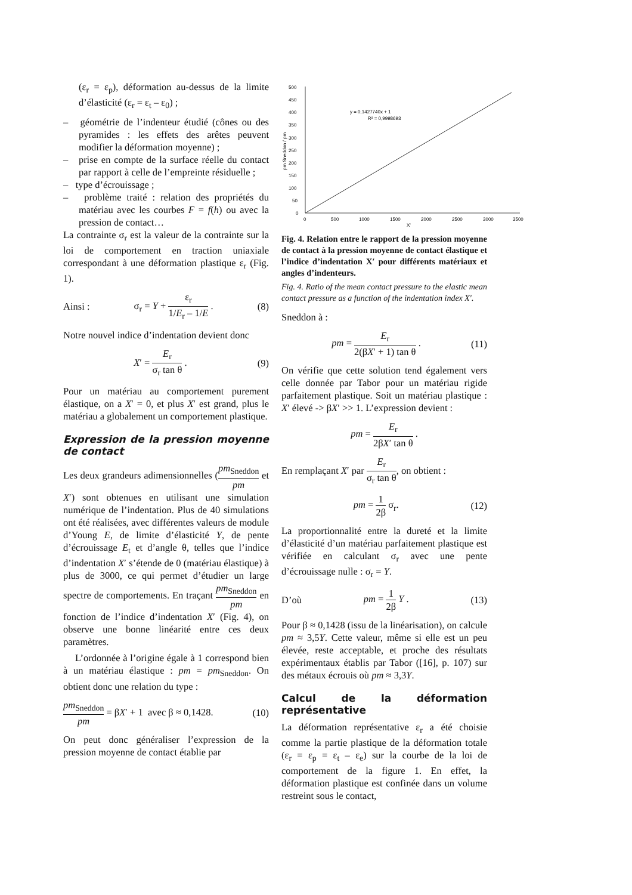(ε<sub>r</sub> = ε<sub>p</sub>), déformation au-dessus de la limite d’élasticité (ε<sub>r</sub> = ε<sub>t</sub> – ε<sub>0</sub>) ;
– géométrie de l’indenteur étudié (cônes ou des pyramides : les effets des arêtes peuvent modifier la déformation moyenne) ;
– prise en compte de la surface réelle du contact par rapport à celle de l’empreinte résiduelle ;
– type d’écrouissage ;
– problème traité : relation des propriétés du matériau avec les courbes F = f(h) ou avec la pression de contact…
La contrainte σ<sub>r</sub> est la valeur de la contrainte sur la loi de comportement en traction uniaxiale correspondant à une déformation plastique ε<sub>r</sub> (Fig. 1).
Ainsi : σ<sub>r</sub> = Y + ε<sub>r</sub> 1/E<sub>r</sub> – 1/E . (8)
Notre nouvel indice d’indentation devient donc
X′ = E<sub>r</sub> σ<sub>r</sub> tan θ . (9)
Pour un matériau au comportement purement élastique, on a X′ = 0, et plus X′ est grand, plus le matériau a globalement un comportement plastique.
Expression de la pression moyenne de contact
Les deux grandeurs adimensionnelles (pm<sub>Sneddon</sub> pm et X′) sont obtenues en utilisant une simulation numérique de l’indentation. Plus de 40 simulations ont été réalisées, avec différentes valeurs de module d’Young E, de limite d’élasticité Y, de pente d’écrouissage E<sub>t</sub> et d’angle θ, telles que l’indice d’indentation X′ s’étende de 0 (matériau élastique) à plus de 3000, ce qui permet d’étudier un large spectre de comportements. En traçant pm<sub>Sneddon</sub> pm en fonction de l’indice d’indentation X′ (Fig. 4), on observe une bonne linéarité entre ces deux paramètres.
L’ordonnée à l’origine égale à 1 correspond bien à un matériau élastique : pm = pm<sub>Sneddon</sub>. On obtient donc une relation du type :
pm<sub>Sneddon</sub> pm = βX′ + 1 avec β ≈ 0,1428. (10)
On peut donc généraliser l’expression de la pression moyenne de contact établie par
500
450
400
350
300
250
200
150
100
50
0
0
500
1000
1500
2000
2500
3000
3500
X'
pm Sneddon / pm
y = 0,1427740x + 1
R² = 0,9998693
Fig. 4. Relation entre le rapport de la pression moyenne de contact à la pression moyenne de contact élastique et l’indice d’indentation X′ pour différents matériaux et angles d’indenteurs.
Fig. 4. Ratio of the mean contact pressure to the elastic mean contact pressure as a function of the indentation index X′.
Sneddon à :
pm = E<sub>r</sub> 2(βX′ + 1) tan θ . (11)
On vérifie que cette solution tend également vers celle donnée par Tabor pour un matériau rigide parfaitement plastique. Soit un matériau plastique : X′ élevé -> βX′ >> 1. L’expression devient :
pm = E<sub>r</sub> 2βX′ tan θ .
En remplaçant X′ par E<sub>r</sub> σ<sub>r</sub> tan θ, on obtient :
pm = 1 2β σ<sub>r</sub>. (12)
La proportionnalité entre la dureté et la limite d’élasticité d’un matériau parfaitement plastique est vérifiée en calculant σ<sub>r</sub> avec une pente d’écrouissage nulle : σ<sub>r</sub> = Y.
D’où pm = 1 2β Y . (13)
Pour β ≈ 0,1428 (issu de la linéarisation), on calcule pm ≈ 3,5Y. Cette valeur, même si elle est un peu élevée, reste acceptable, et proche des résultats expérimentaux établis par Tabor ([16], p. 107) sur des métaux écrouis où pm ≈ 3,3Y.
Calcul de la déformation représentative
La déformation représentative ε<sub>r</sub> a été choisie comme la partie plastique de la déformation totale (ε<sub>r</sub> = ε<sub>p</sub> = ε<sub>t</sub> – ε<sub>e</sub>) sur la courbe de la loi de comportement de la figure 1. En effet, la déformation plastique est confinée dans un volume restreint sous le contact,